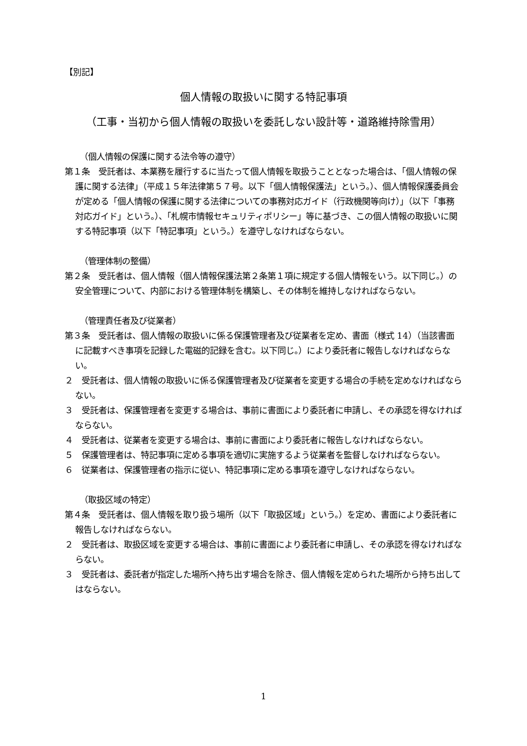【別記】
個人情報の取扱いに関する特記事項
（工事・当初から個人情報の取扱いを委託しない設計等・道路維持除雪用）
（個人情報の保護に関する法令等の遵守）
第１条　受託者は、本業務を履行するに当たって個人情報を取扱うこととなった場合は、「個人情報の保護に関する法律」（平成１５年法律第５７号。以下「個人情報保護法」という。）、個人情報保護委員会が定める「個人情報の保護に関する法律についての事務対応ガイド（行政機関等向け）」（以下「事務対応ガイド」という。）、「札幌市情報セキュリティポリシー」等に基づき、この個人情報の取扱いに関する特記事項（以下「特記事項」という。）を遵守しなければならない。
（管理体制の整備）
第２条　受託者は、個人情報（個人情報保護法第２条第１項に規定する個人情報をいう。以下同じ。）の安全管理について、内部における管理体制を構築し、その体制を維持しなければならない。
（管理責任者及び従業者）
第３条　受託者は、個人情報の取扱いに係る保護管理者及び従業者を定め、書面（様式 14）（当該書面に記載すべき事項を記録した電磁的記録を含む。以下同じ。）により委託者に報告しなければならない。
２　受託者は、個人情報の取扱いに係る保護管理者及び従業者を変更する場合の手続を定めなければならない。
３　受託者は、保護管理者を変更する場合は、事前に書面により委託者に申請し、その承認を得なければならない。
４　受託者は、従業者を変更する場合は、事前に書面により委託者に報告しなければならない。
５　保護管理者は、特記事項に定める事項を適切に実施するよう従業者を監督しなければならない。
６　従業者は、保護管理者の指示に従い、特記事項に定める事項を遵守しなければならない。
（取扱区域の特定）
第４条　受託者は、個人情報を取り扱う場所（以下「取扱区域」という。）を定め、書面により委託者に報告しなければならない。
２　受託者は、取扱区域を変更する場合は、事前に書面により委託者に申請し、その承認を得なければならない。
３　受託者は、委託者が指定した場所へ持ち出す場合を除き、個人情報を定められた場所から持ち出してはならない。
1